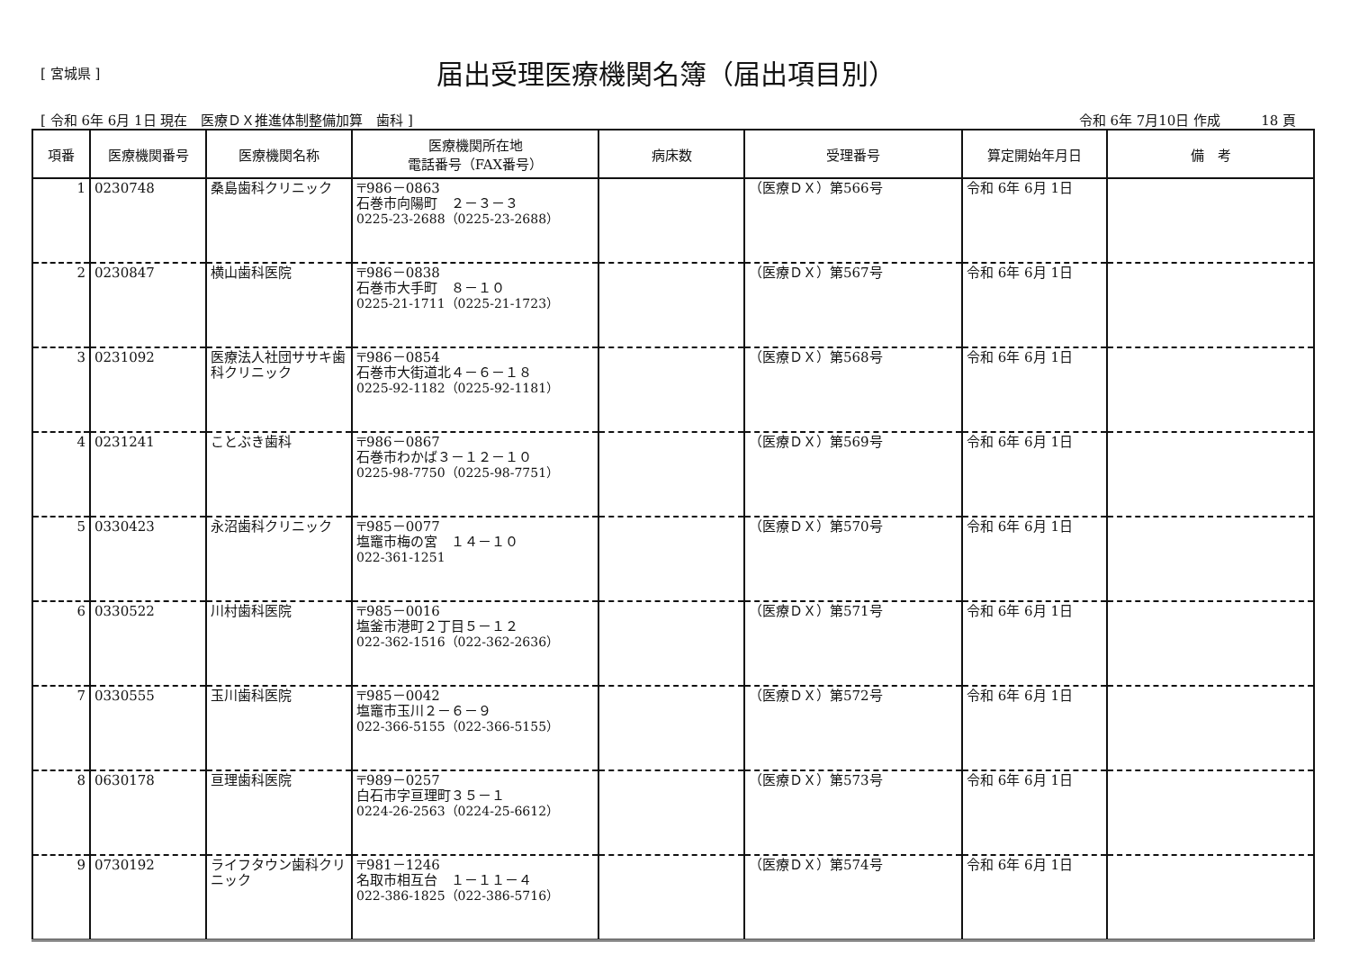[ 宮城県 ]
届出受理医療機関名簿（届出項目別）
[ 令和 6年 6月 1日 現在　医療ＤＸ推進体制整備加算　歯科 ] 令和 6年 7月10日 作成　　　18 頁
| 項番 | 医療機関番号 | 医療機関名称 | 医療機関所在地 電話番号（FAX番号） | 病床数 | 受理番号 | 算定開始年月日 | 備 考 |
| --- | --- | --- | --- | --- | --- | --- | --- |
| 1 | 0230748 | 桑島歯科クリニック | 〒986－0863 石巻市向陽町 ２－３－３ 0225-23-2688（0225-23-2688） | | （医療ＤＸ）第566号 | 令和 6年 6月 1日 | |
| 2 | 0230847 | 横山歯科医院 | 〒986－0838 石巻市大手町 ８－１０ 0225-21-1711（0225-21-1723） | | （医療ＤＸ）第567号 | 令和 6年 6月 1日 | |
| 3 | 0231092 | 医療法人社団ササキ歯科クリニック | 〒986－0854 石巻市大街道北４－６－１８ 0225-92-1182（0225-92-1181） | | （医療ＤＸ）第568号 | 令和 6年 6月 1日 | |
| 4 | 0231241 | ことぶき歯科 | 〒986－0867 石巻市わかば３－１２－１０ 0225-98-7750（0225-98-7751） | | （医療ＤＸ）第569号 | 令和 6年 6月 1日 | |
| 5 | 0330423 | 永沼歯科クリニック | 〒985－0077 塩竈市梅の宮 １４－１０ 022-361-1251 | | （医療ＤＸ）第570号 | 令和 6年 6月 1日 | |
| 6 | 0330522 | 川村歯科医院 | 〒985－0016 塩釜市港町２丁目５－１２ 022-362-1516（022-362-2636） | | （医療ＤＸ）第571号 | 令和 6年 6月 1日 | |
| 7 | 0330555 | 玉川歯科医院 | 〒985－0042 塩竈市玉川２－６－９ 022-366-5155（022-366-5155） | | （医療ＤＸ）第572号 | 令和 6年 6月 1日 | |
| 8 | 0630178 | 亘理歯科医院 | 〒989－0257 白石市字亘理町３５－１ 0224-26-2563（0224-25-6612） | | （医療ＤＸ）第573号 | 令和 6年 6月 1日 | |
| 9 | 0730192 | ライフタウン歯科クリニック | 〒981－1246 名取市相互台 １－１１－４ 022-386-1825（022-386-5716） | | （医療ＤＸ）第574号 | 令和 6年 6月 1日 | |